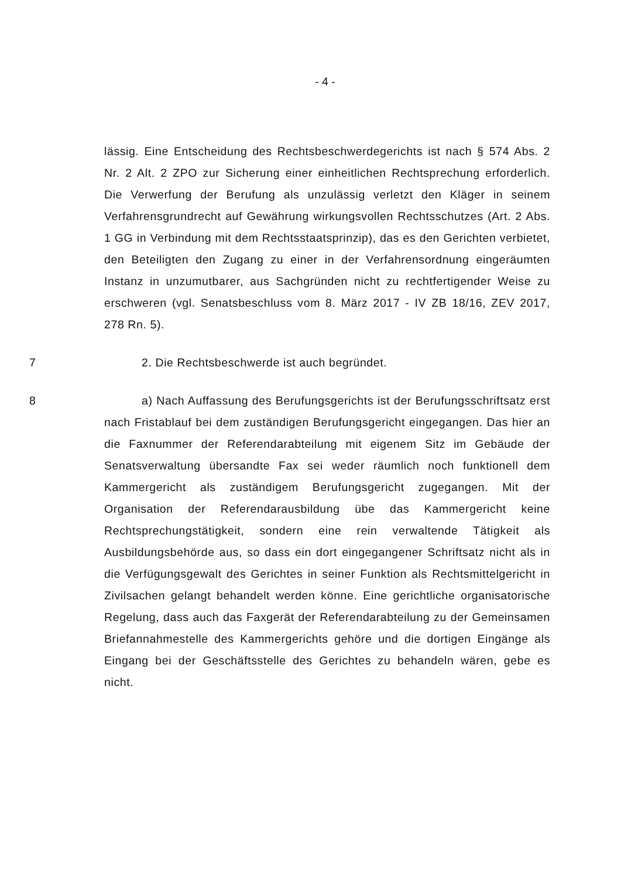- 4 -
lässig. Eine Entscheidung des Rechtsbeschwerdegerichts ist nach § 574 Abs. 2 Nr. 2 Alt. 2 ZPO zur Sicherung einer einheitlichen Rechtsprechung erforderlich. Die Verwerfung der Berufung als unzulässig verletzt den Kläger in seinem Verfahrensgrundrecht auf Gewährung wirkungsvollen Rechtsschutzes (Art. 2 Abs. 1 GG in Verbindung mit dem Rechtsstaatsprinzip), das es den Gerichten verbietet, den Beteiligten den Zugang zu einer in der Verfahrensordnung eingeräumten Instanz in unzumutbarer, aus Sachgründen nicht zu rechtfertigender Weise zu erschweren (vgl. Senatsbeschluss vom 8. März 2017 - IV ZB 18/16, ZEV 2017, 278 Rn. 5).
7 2. Die Rechtsbeschwerde ist auch begründet.
8 a) Nach Auffassung des Berufungsgerichts ist der Berufungsschriftsatz erst nach Fristablauf bei dem zuständigen Berufungsgericht eingegangen. Das hier an die Faxnummer der Referendarabteilung mit eigenem Sitz im Gebäude der Senatsverwaltung übersandte Fax sei weder räumlich noch funktionell dem Kammergericht als zuständigem Berufungsgericht zugegangen. Mit der Organisation der Referendarausbildung übe das Kammergericht keine Rechtsprechungstätigkeit, sondern eine rein verwaltende Tätigkeit als Ausbildungsbehörde aus, so dass ein dort eingegangener Schriftsatz nicht als in die Verfügungsgewalt des Gerichtes in seiner Funktion als Rechtsmittelgericht in Zivilsachen gelangt behandelt werden könne. Eine gerichtliche organisatorische Regelung, dass auch das Faxgerät der Referendarabteilung zu der Gemeinsamen Briefannahmestelle des Kammergerichts gehöre und die dortigen Eingänge als Eingang bei der Geschäftsstelle des Gerichtes zu behandeln wären, gebe es nicht.